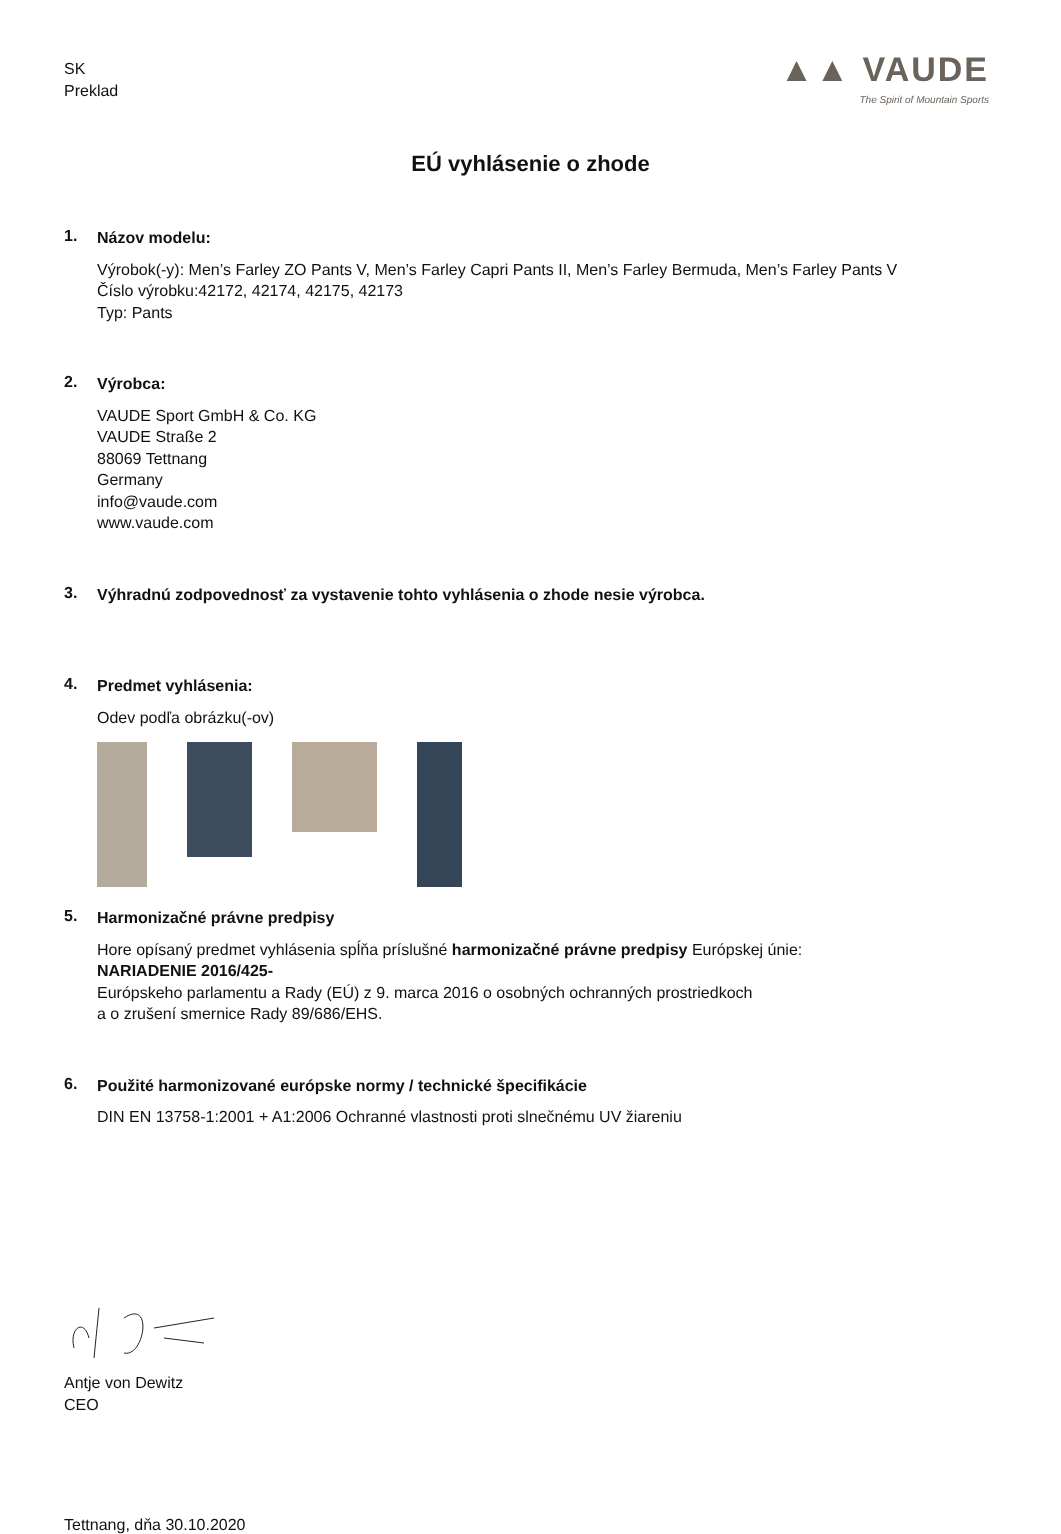SK
Preklad
▲▲ VAUDE
The Spirit of Mountain Sports
EÚ vyhlásenie o zhode
1.
Názov modelu:
Výrobok(-y): Men’s Farley ZO Pants V, Men’s Farley Capri Pants II, Men’s Farley Bermuda, Men’s Farley Pants V
Číslo výrobku:42172, 42174, 42175, 42173
Typ: Pants
2.
Výrobca:
VAUDE Sport GmbH & Co. KG
VAUDE Straße 2
88069 Tettnang
Germany
info@vaude.com
www.vaude.com
3.
Výhradnú zodpovednosť za vystavenie tohto vyhlásenia o zhode nesie výrobca.
4.
Predmet vyhlásenia:
Odev podľa obrázku(-ov)
5.
Harmonizačné právne predpisy
Hore opísaný predmet vyhlásenia spĺňa príslušné harmonizačné právne predpisy Európskej únie:
NARIADENIE 2016/425-
Európskeho parlamentu a Rady (EÚ) z 9. marca 2016 o osobných ochranných prostriedkoch
a o zrušení smernice Rady 89/686/EHS.
6.
Použité harmonizované európske normy / technické špecifikácie
DIN EN 13758-1:2001 + A1:2006 Ochranné vlastnosti proti slnečnému UV žiareniu
Antje von Dewitz
CEO
Tettnang, dňa 30.10.2020